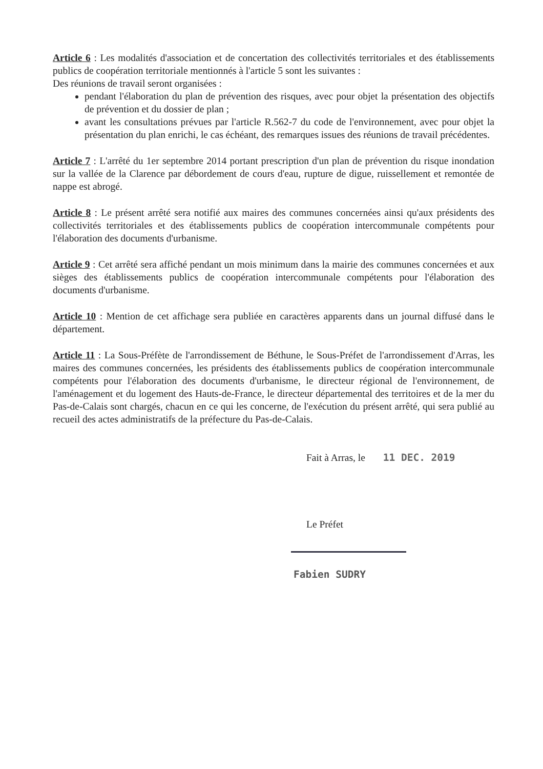Article 6 : Les modalités d'association et de concertation des collectivités territoriales et des établissements publics de coopération territoriale mentionnés à l'article 5 sont les suivantes :
Des réunions de travail seront organisées :
pendant l'élaboration du plan de prévention des risques, avec pour objet la présentation des objectifs de prévention et du dossier de plan ;
avant les consultations prévues par l'article R.562-7 du code de l'environnement, avec pour objet la présentation du plan enrichi, le cas échéant, des remarques issues des réunions de travail précédentes.
Article 7 : L'arrêté du 1er septembre 2014 portant prescription d'un plan de prévention du risque inondation sur la vallée de la Clarence par débordement de cours d'eau, rupture de digue, ruissellement et remontée de nappe est abrogé.
Article 8 : Le présent arrêté sera notifié aux maires des communes concernées ainsi qu'aux présidents des collectivités territoriales et des établissements publics de coopération intercommunale compétents pour l'élaboration des documents d'urbanisme.
Article 9 : Cet arrêté sera affiché pendant un mois minimum dans la mairie des communes concernées et aux sièges des établissements publics de coopération intercommunale compétents pour l'élaboration des documents d'urbanisme.
Article 10 : Mention de cet affichage sera publiée en caractères apparents dans un journal diffusé dans le département.
Article 11 : La Sous-Préfète de l'arrondissement de Béthune, le Sous-Préfet de l'arrondissement d'Arras, les maires des communes concernées, les présidents des établissements publics de coopération intercommunale compétents pour l'élaboration des documents d'urbanisme, le directeur régional de l'environnement, de l'aménagement et du logement des Hauts-de-France, le directeur départemental des territoires et de la mer du Pas-de-Calais sont chargés, chacun en ce qui les concerne, de l'exécution du présent arrêté, qui sera publié au recueil des actes administratifs de la préfecture du Pas-de-Calais.
Fait à Arras, le 11 DEC. 2019
Le Préfet
Fabien SUDRY